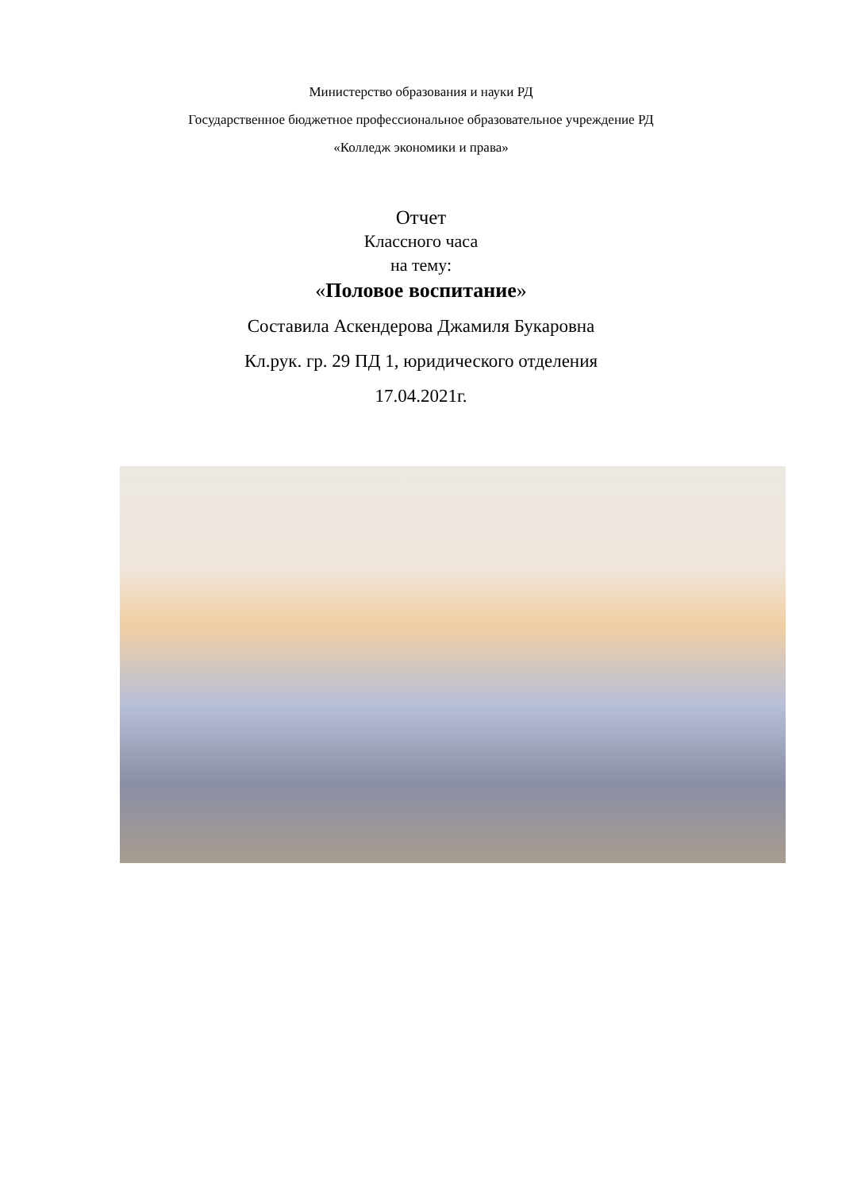Министерство образования и науки РД
Государственное бюджетное профессиональное образовательное учреждение РД
«Колледж экономики и права»
Отчет
Классного часа
на тему:
«Половое воспитание»
Составила Аскендерова Джамиля Букаровна
Кл.рук. гр. 29 ПД 1, юридического отделения
17.04.2021г.